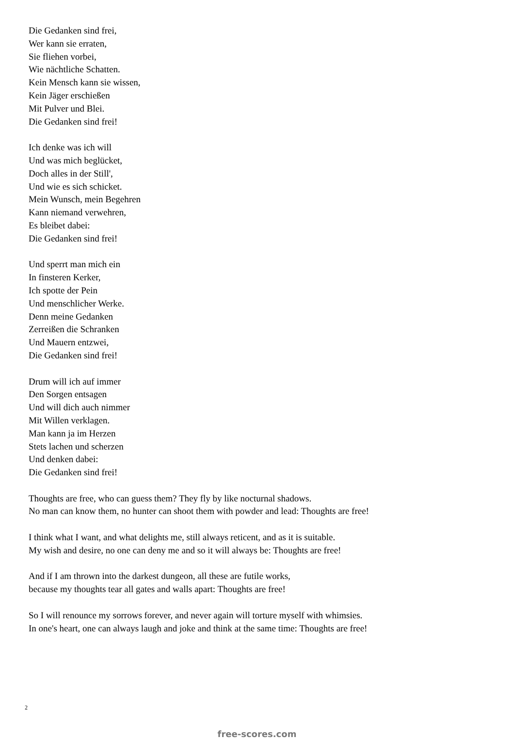Die Gedanken sind frei,
Wer kann sie erraten,
Sie fliehen vorbei,
Wie nächtliche Schatten.
Kein Mensch kann sie wissen,
Kein Jäger erschießen
Mit Pulver und Blei.
Die Gedanken sind frei!
Ich denke was ich will
Und was mich beglücket,
Doch alles in der Still',
Und wie es sich schicket.
Mein Wunsch, mein Begehren
Kann niemand verwehren,
Es bleibet dabei:
Die Gedanken sind frei!
Und sperrt man mich ein
In finsteren Kerker,
Ich spotte der Pein
Und menschlicher Werke.
Denn meine Gedanken
Zerreißen die Schranken
Und Mauern entzwei,
Die Gedanken sind frei!
Drum will ich auf immer
Den Sorgen entsagen
Und will dich auch nimmer
Mit Willen verklagen.
Man kann ja im Herzen
Stets lachen und scherzen
Und denken dabei:
Die Gedanken sind frei!
Thoughts are free, who can guess them? They fly by like nocturnal shadows.
No man can know them, no hunter can shoot them with powder and lead: Thoughts are free!
I think what I want, and what delights me, still always reticent, and as it is suitable.
My wish and desire, no one can deny me and so it will always be: Thoughts are free!
And if I am thrown into the darkest dungeon, all these are futile works,
because my thoughts tear all gates and walls apart: Thoughts are free!
So I will renounce my sorrows forever, and never again will torture myself with whimsies.
In one's heart, one can always laugh and joke and think at the same time: Thoughts are free!
2
free-scores.com